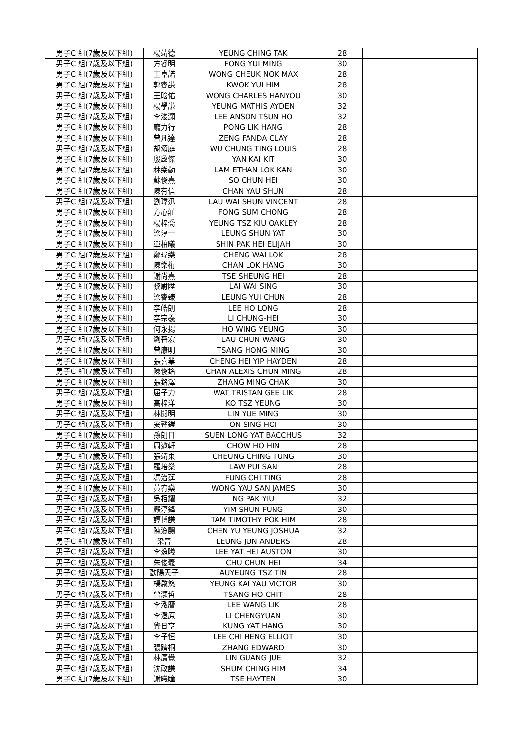| 男子C 組(7歲及以下組) | 楊靖德 | YEUNG CHING TAK | 28 | |
| 男子C 組(7歲及以下組) | 方睿明 | FONG YUI MING | 30 | |
| 男子C 組(7歲及以下組) | 王卓諾 | WONG CHEUK NOK MAX | 28 | |
| 男子C 組(7歲及以下組) | 郭睿謙 | KWOK YUI HIM | 28 | |
| 男子C 組(7歲及以下組) | 王晗佑 | WONG CHARLES HANYOU | 30 | |
| 男子C 組(7歲及以下組) | 楊學謙 | YEUNG MATHIS AYDEN | 32 | |
| 男子C 組(7歲及以下組) | 李浚灝 | LEE ANSON TSUN HO | 32 | |
| 男子C 組(7歲及以下組) | 龐力行 | PONG LIK HANG | 28 | |
| 男子C 組(7歲及以下組) | 曾凡達 | ZENG FANDA CLAY | 28 | |
| 男子C 組(7歲及以下組) | 胡頌庭 | WU CHUNG TING LOUIS | 28 | |
| 男子C 組(7歲及以下組) | 殷啟傑 | YAN KAI KIT | 30 | |
| 男子C 組(7歲及以下組) | 林樂勤 | LAM ETHAN LOK KAN | 30 | |
| 男子C 組(7歲及以下組) | 蘇俊熹 | SO CHUN HEI | 30 | |
| 男子C 組(7歲及以下組) | 陳有信 | CHAN YAU SHUN | 28 | |
| 男子C 組(7歲及以下組) | 劉瑋迅 | LAU WAI SHUN VINCENT | 28 | |
| 男子C 組(7歲及以下組) | 方心莊 | FONG SUM CHONG | 28 | |
| 男子C 組(7歲及以下組) | 楊梓喬 | YEUNG TSZ KIU OAKLEY | 28 | |
| 男子C 組(7歲及以下組) | 梁淳一 | LEUNG SHUN YAT | 30 | |
| 男子C 組(7歲及以下組) | 單柏曦 | SHIN PAK HEI ELIJAH | 30 | |
| 男子C 組(7歲及以下組) | 鄭瑋樂 | CHENG WAI LOK | 28 | |
| 男子C 組(7歲及以下組) | 陳樂桁 | CHAN LOK HANG | 30 | |
| 男子C 組(7歲及以下組) | 謝尚熹 | TSE SHEUNG HEI | 28 | |
| 男子C 組(7歲及以下組) | 黎尉陞 | LAI WAI SING | 30 | |
| 男子C 組(7歲及以下組) | 梁睿臻 | LEUNG YUI CHUN | 28 | |
| 男子C 組(7歲及以下組) | 李皓朗 | LEE HO LONG | 28 | |
| 男子C 組(7歲及以下組) | 李宗羲 | LI CHUNG-HEI | 30 | |
| 男子C 組(7歲及以下組) | 何永揚 | HO WING YEUNG | 30 | |
| 男子C 組(7歲及以下組) | 劉晉宏 | LAU CHUN WANG | 30 | |
| 男子C 組(7歲及以下組) | 曾康明 | TSANG HONG MING | 30 | |
| 男子C 組(7歲及以下組) | 張喜業 | CHENG HEI YIP HAYDEN | 28 | |
| 男子C 組(7歲及以下組) | 陳俊銘 | CHAN ALEXIS CHUN MING | 28 | |
| 男子C 組(7歲及以下組) | 張銘澤 | ZHANG MING CHAK | 30 | |
| 男子C 組(7歲及以下組) | 屈子力 | WAT TRISTAN GEE LIK | 28 | |
| 男子C 組(7歲及以下組) | 高梓洋 | KO TSZ YEUNG | 30 | |
| 男子C 組(7歲及以下組) | 林閱明 | LIN YUE MING | 30 | |
| 男子C 組(7歲及以下組) | 安聲鎧 | ON SING HOI | 30 | |
| 男子C 組(7歲及以下組) | 孫朗日 | SUEN LONG YAT BACCHUS | 32 | |
| 男子C 組(7歲及以下組) | 周遨軒 | CHOW HO HIN | 28 | |
| 男子C 組(7歲及以下組) | 張靖東 | CHEUNG CHING TUNG | 30 | |
| 男子C 組(7歲及以下組) | 羅培燊 | LAW PUI SAN | 28 | |
| 男子C 組(7歲及以下組) | 馮治莛 | FUNG CHI TING | 28 | |
| 男子C 組(7歲及以下組) | 黃宥燊 | WONG YAU SAN JAMES | 30 | |
| 男子C 組(7歲及以下組) | 吳栢耀 | NG PAK YIU | 32 | |
| 男子C 組(7歲及以下組) | 嚴淳鋒 | YIM SHUN FUNG | 30 | |
| 男子C 組(7歲及以下組) | 譚博謙 | TAM TIMOTHY POK HIM | 28 | |
| 男子C 組(7歲及以下組) | 陳漁颺 | CHEN YU YEUNG JOSHUA | 32 | |
| 男子C 組(7歲及以下組) | 梁晉 | LEUNG JUN ANDERS | 28 | |
| 男子C 組(7歲及以下組) | 李逸曦 | LEE YAT HEI AUSTON | 30 | |
| 男子C 組(7歲及以下組) | 朱俊羲 | CHU CHUN HEI | 34 | |
| 男子C 組(7歲及以下組) | 歐陽天子 | AUYEUNG TSZ TIN | 28 | |
| 男子C 組(7歲及以下組) | 楊啟悠 | YEUNG KAI YAU VICTOR | 30 | |
| 男子C 組(7歲及以下組) | 曾灝哲 | TSANG HO CHIT | 28 | |
| 男子C 組(7歲及以下組) | 李泓曆 | LEE WANG LIK | 28 | |
| 男子C 組(7歲及以下組) | 李澄原 | LI CHENGYUAN | 30 | |
| 男子C 組(7歲及以下組) | 龔日亨 | KUNG YAT HANG | 30 | |
| 男子C 組(7歲及以下組) | 李子恒 | LEE CHI HENG ELLIOT | 30 | |
| 男子C 組(7歲及以下組) | 張躋桐 | ZHANG EDWARD | 30 | |
| 男子C 組(7歲及以下組) | 林廣覺 | LIN GUANG JUE | 32 | |
| 男子C 組(7歲及以下組) | 沈政謙 | SHUM CHING HIM | 34 | |
| 男子C 組(7歲及以下組) | 謝曦瞳 | TSE HAYTEN | 30 | |